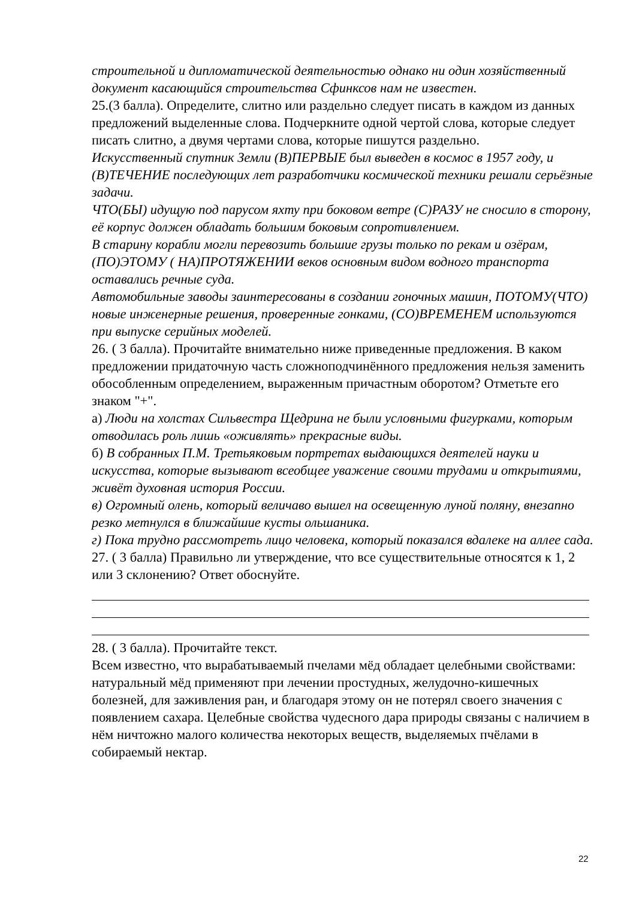строительной и дипломатической деятельностью однако ни один хозяйственный документ касающийся строительства Сфинксов нам не известен.
25.(3 балла). Определите, слитно или раздельно следует писать в каждом из данных предложений выделенные слова. Подчеркните одной чертой слова, которые следует писать слитно, а двумя чертами слова, которые пишутся раздельно.
Искусственный спутник Земли (В)ПЕРВЫЕ был выведен в космос в 1957 году, и (В)ТЕЧЕНИЕ последующих лет разработчики космической техники решали серьёзные задачи.
ЧТО(БЫ) идущую под парусом яхту при боковом ветре (С)РАЗУ не сносило в сторону, её корпус должен обладать большим боковым сопротивлением.
В старину корабли могли перевозить большие грузы только по рекам и озёрам, (ПО)ЭТОМУ ( НА)ПРОТЯЖЕНИИ веков основным видом водного транспорта оставались речные суда.
Автомобильные заводы заинтересованы в создании гоночных машин, ПОТОМУ(ЧТО) новые инженерные решения, проверенные гонками, (СО)ВРЕМЕНЕМ используются при выпуске серийных моделей.
26. ( 3 балла). Прочитайте внимательно ниже приведенные предложения. В каком предложении придаточную часть сложноподчинённого предложения нельзя заменить обособленным определением, выраженным причастным оборотом? Отметьте его знаком "+".
а) Люди на холстах Сильвестра Щедрина не были условными фигурками, которым отводилась роль лишь «оживлять» прекрасные виды.
б) В собранных П.М. Третьяковым портретах выдающихся деятелей науки и искусства, которые вызывают всеобщее уважение своими трудами и открытиями, живёт духовная история России.
в) Огромный олень, который величаво вышел на освещенную луной поляну, внезапно резко метнулся в ближайшие кусты ольшаника.
г) Пока трудно рассмотреть лицо человека, который показался вдалеке на аллее сада.
27. ( 3 балла) Правильно ли утверждение, что все существительные относятся к 1, 2 или 3 склонению? Ответ обоснуйте.
28. ( 3 балла). Прочитайте текст.
Всем известно, что вырабатываемый пчелами мёд обладает целебными свойствами: натуральный мёд применяют при лечении простудных, желудочно-кишечных болезней, для заживления ран, и благодаря этому он не потерял своего значения с появлением сахара. Целебные свойства чудесного дара природы связаны с наличием в нём ничтожно малого количества некоторых веществ, выделяемых пчёлами в собираемый нектар.
22